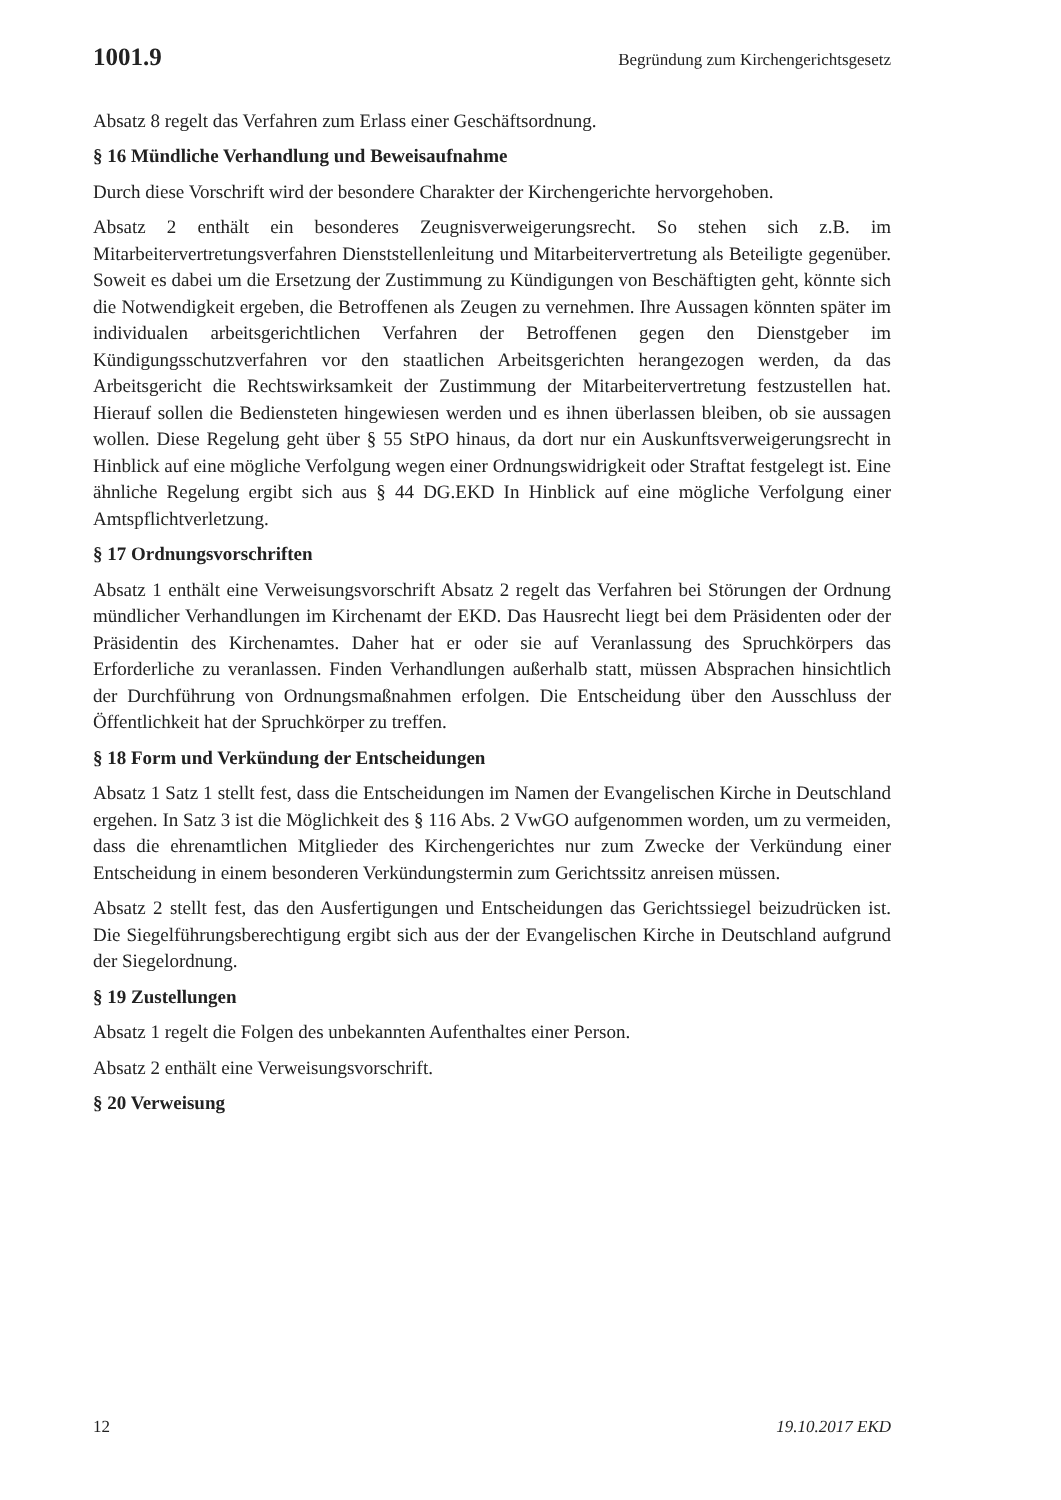1001.9 Begründung zum Kirchengerichtsgesetz
Absatz 8 regelt das Verfahren zum Erlass einer Geschäftsordnung.
§ 16 Mündliche Verhandlung und Beweisaufnahme
Durch diese Vorschrift wird der besondere Charakter der Kirchengerichte hervorgehoben.
Absatz 2 enthält ein besonderes Zeugnisverweigerungsrecht. So stehen sich z.B. im Mitarbeitervertretungsverfahren Dienststellenleitung und Mitarbeitervertretung als Beteiligte gegenüber. Soweit es dabei um die Ersetzung der Zustimmung zu Kündigungen von Beschäftigten geht, könnte sich die Notwendigkeit ergeben, die Betroffenen als Zeugen zu vernehmen. Ihre Aussagen könnten später im individualen arbeitsgerichtlichen Verfahren der Betroffenen gegen den Dienstgeber im Kündigungsschutzverfahren vor den staatlichen Arbeitsgerichten herangezogen werden, da das Arbeitsgericht die Rechtswirksamkeit der Zustimmung der Mitarbeitervertretung festzustellen hat. Hierauf sollen die Bediensteten hingewiesen werden und es ihnen überlassen bleiben, ob sie aussagen wollen. Diese Regelung geht über § 55 StPO hinaus, da dort nur ein Auskunftsverweigerungsrecht in Hinblick auf eine mögliche Verfolgung wegen einer Ordnungswidrigkeit oder Straftat festgelegt ist. Eine ähnliche Regelung ergibt sich aus § 44 DG.EKD In Hinblick auf eine mögliche Verfolgung einer Amtspflichtverletzung.
§ 17 Ordnungsvorschriften
Absatz 1 enthält eine Verweisungsvorschrift Absatz 2 regelt das Verfahren bei Störungen der Ordnung mündlicher Verhandlungen im Kirchenamt der EKD. Das Hausrecht liegt bei dem Präsidenten oder der Präsidentin des Kirchenamtes. Daher hat er oder sie auf Veranlassung des Spruchkörpers das Erforderliche zu veranlassen. Finden Verhandlungen außerhalb statt, müssen Absprachen hinsichtlich der Durchführung von Ordnungsmaßnahmen erfolgen. Die Entscheidung über den Ausschluss der Öffentlichkeit hat der Spruchkörper zu treffen.
§ 18 Form und Verkündung der Entscheidungen
Absatz 1 Satz 1 stellt fest, dass die Entscheidungen im Namen der Evangelischen Kirche in Deutschland ergehen. In Satz 3 ist die Möglichkeit des § 116 Abs. 2 VwGO aufgenommen worden, um zu vermeiden, dass die ehrenamtlichen Mitglieder des Kirchengerichtes nur zum Zwecke der Verkündung einer Entscheidung in einem besonderen Verkündungstermin zum Gerichtssitz anreisen müssen.
Absatz 2 stellt fest, das den Ausfertigungen und Entscheidungen das Gerichtssiegel beizudrücken ist. Die Siegelführungsberechtigung ergibt sich aus der der Evangelischen Kirche in Deutschland aufgrund der Siegelordnung.
§ 19 Zustellungen
Absatz 1 regelt die Folgen des unbekannten Aufenthaltes einer Person.
Absatz 2 enthält eine Verweisungsvorschrift.
§ 20 Verweisung
12 19.10.2017 EKD